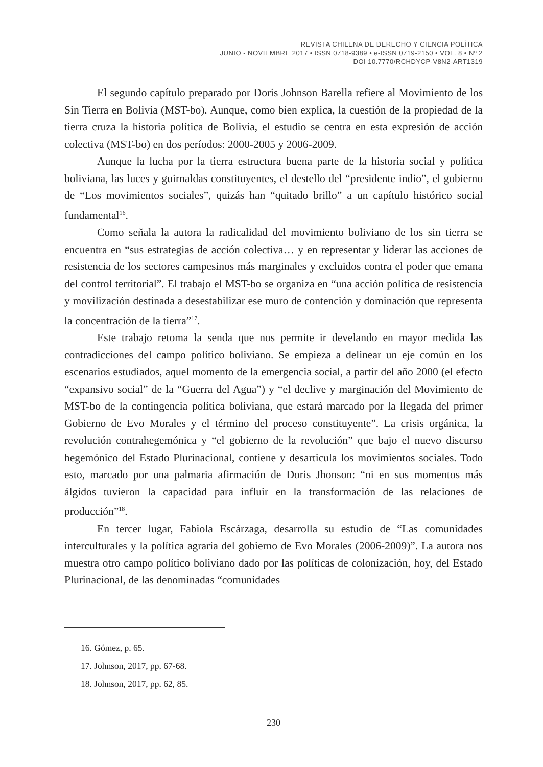REVISTA CHILENA DE DERECHO Y CIENCIA POLÍTICA
JUNIO - NOVIEMBRE 2017 • ISSN 0718-9389 • e-ISSN 0719-2150 • VOL. 8 • Nº 2
DOI 10.7770/RCHDYCP-V8N2-ART1319
El segundo capítulo preparado por Doris Johnson Barella refiere al Movimiento de los Sin Tierra en Bolivia (MST-bo). Aunque, como bien explica, la cuestión de la propiedad de la tierra cruza la historia política de Bolivia, el estudio se centra en esta expresión de acción colectiva (MST-bo) en dos períodos: 2000-2005 y 2006-2009.
Aunque la lucha por la tierra estructura buena parte de la historia social y política boliviana, las luces y guirnaldas constituyentes, el destello del “presidente indio”, el gobierno de “Los movimientos sociales”, quizás han “quitado brillo” a un capítulo histórico social fundamental<sup>16</sup>.
Como señala la autora la radicalidad del movimiento boliviano de los sin tierra se encuentra en “sus estrategias de acción colectiva… y en representar y liderar las acciones de resistencia de los sectores campesinos más marginales y excluidos contra el poder que emana del control territorial”. El trabajo el MST-bo se organiza en “una acción política de resistencia y movilización destinada a desestabilizar ese muro de contención y dominación que representa la concentración de la tierra”<sup>17</sup>.
Este trabajo retoma la senda que nos permite ir develando en mayor medida las contradicciones del campo político boliviano. Se empieza a delinear un eje común en los escenarios estudiados, aquel momento de la emergencia social, a partir del año 2000 (el efecto “expansivo social” de la “Guerra del Agua”) y “el declive y marginación del Movimiento de MST-bo de la contingencia política boliviana, que estará marcado por la llegada del primer Gobierno de Evo Morales y el término del proceso constituyente”. La crisis orgánica, la revolución contrahegemónica y “el gobierno de la revolución” que bajo el nuevo discurso hegemónico del Estado Plurinacional, contiene y desarticula los movimientos sociales. Todo esto, marcado por una palmaria afirmación de Doris Jhonson: “ni en sus momentos más álgidos tuvieron la capacidad para influir en la transformación de las relaciones de producción”<sup>18</sup>.
En tercer lugar, Fabiola Escárzaga, desarrolla su estudio de “Las comunidades interculturales y la política agraria del gobierno de Evo Morales (2006-2009)”. La autora nos muestra otro campo político boliviano dado por las políticas de colonización, hoy, del Estado Plurinacional, de las denominadas “comunidades
16. Gómez, p. 65.
17. Johnson, 2017, pp. 67-68.
18. Johnson, 2017, pp. 62, 85.
230